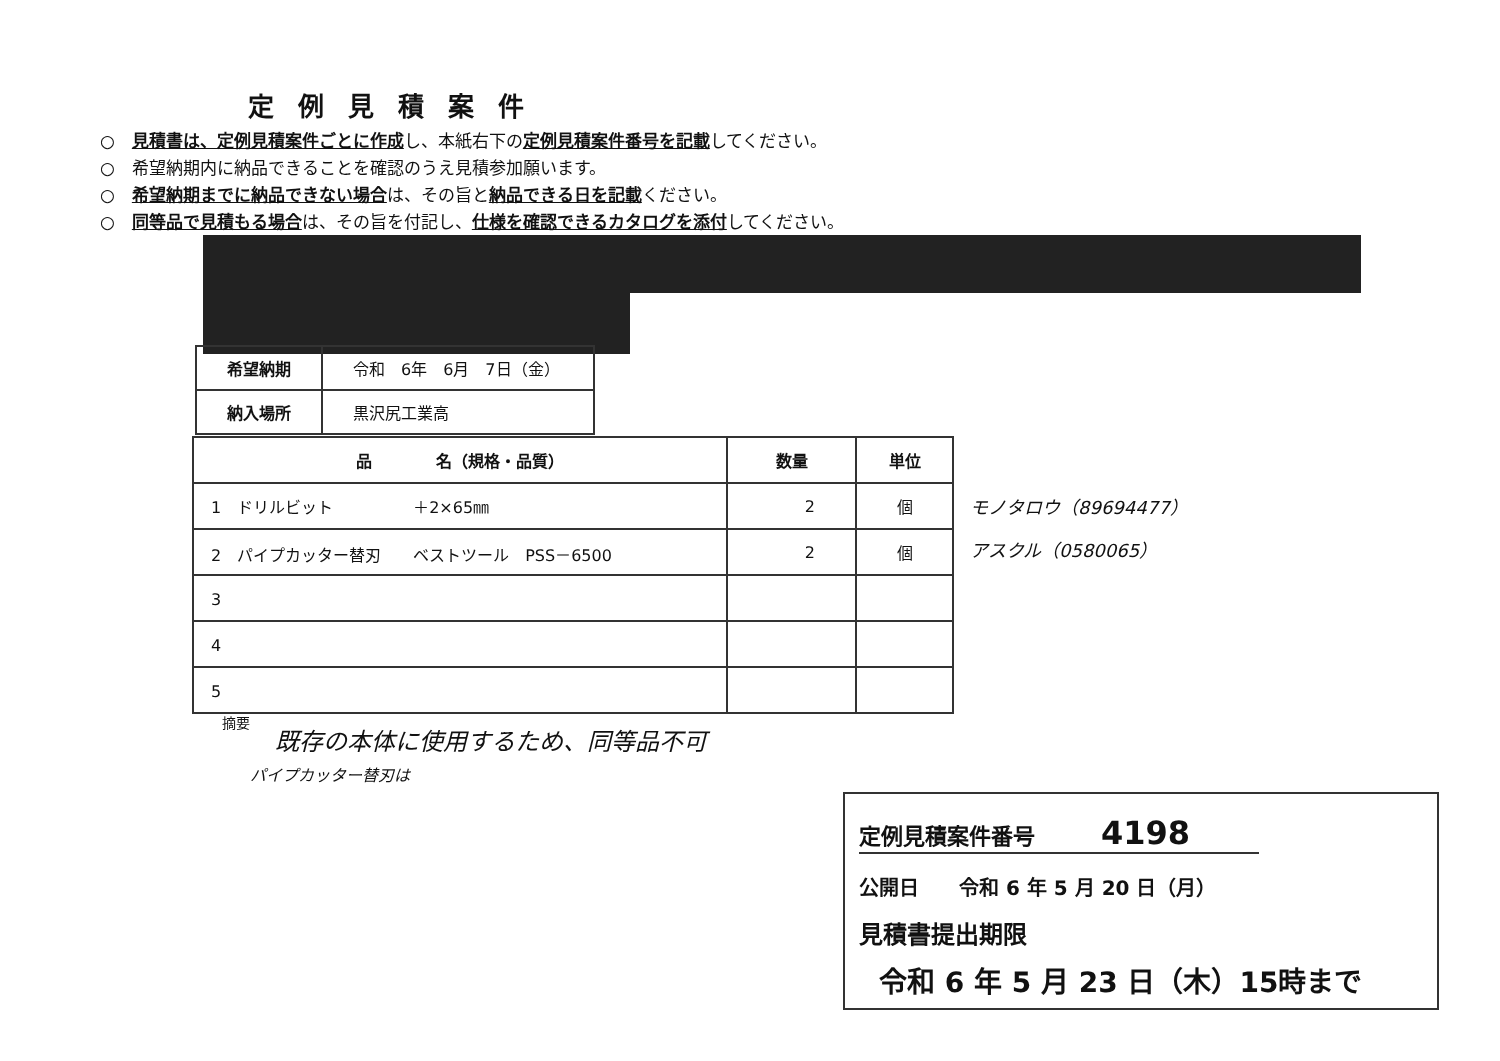定例見積案件
○　見積書は、定例見積案件ごとに作成し、本紙右下の定例見積案件番号を記載してください。
○　希望納期内に納品できることを確認のうえ見積参加願います。
○　希望納期までに納品できない場合は、その旨と納品できる日を記載ください。
○　同等品で見積もる場合は、その旨を付記し、仕様を確認できるカタログを添付してください。
| 希望納期 | 令和 6年 6月 7日（金） |
| 納入場所 | 黒沢尻工業高 |
| 品 名（規格・品質） | 数量 | 単位 |
| --- | --- | --- |
| 1 ドリルビット ＋2×65㎜ | 2 | 個 |
| 2 パイプカッター替刃 ベストツール PSS－6500 | 2 | 個 |
| 3 | | |
| 4 | | |
| 5 | | |
モノタロウ（89694477）
アスクル（0580065）
摘要
既存の本体に使用するため、同等品不可
パイプカッター替刃は
定例見積案件番号　　　4198
公開日　　令和 6 年 5 月 20 日（月）
見積書提出期限
令和 6 年 5 月 23 日（木）15時まで